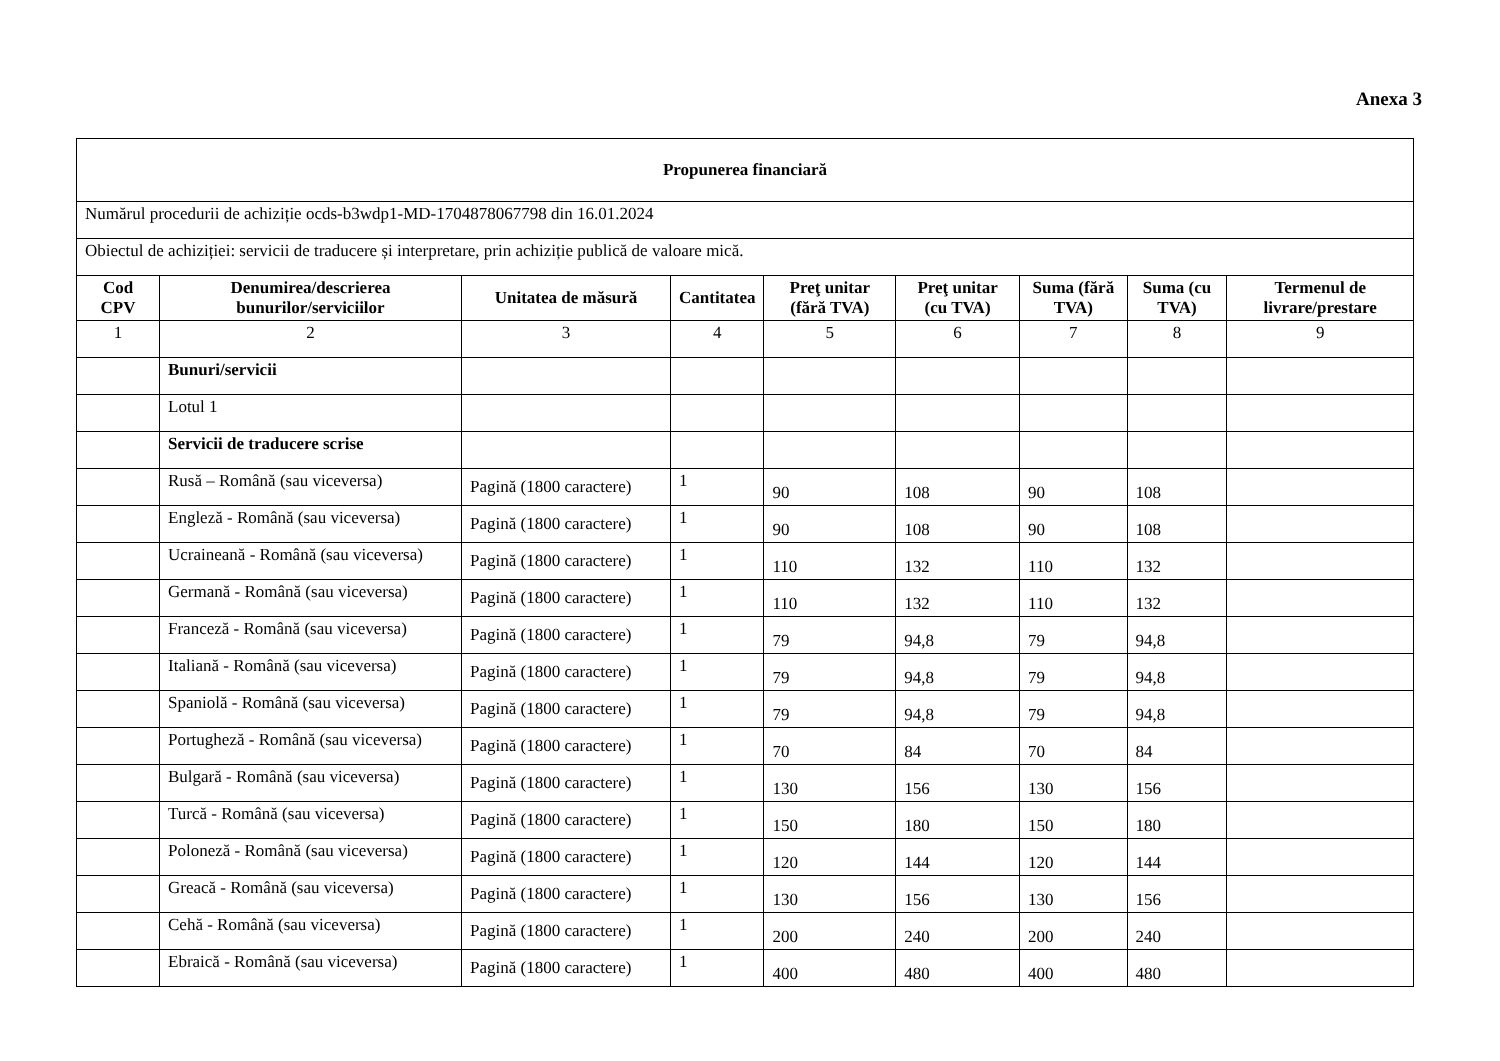Anexa 3
| Propunerea financiară | | | | | | | | |
| --- | --- | --- | --- | --- | --- | --- | --- | --- |
| Numărul procedurii de achiziție ocds-b3wdp1-MD-1704878067798 din 16.01.2024 | | | | | | | | |
| Obiectul de achiziției: servicii de traducere și interpretare, prin achiziție publică de valoare mică. | | | | | | | | |
| Cod CPV | Denumirea/descrierea bunurilor/serviciilor | Unitatea de măsură | Cantitatea | Preţ unitar (fără TVA) | Preţ unitar (cu TVA) | Suma (fără TVA) | Suma (cu TVA) | Termenul de livrare/prestare |
| 1 | 2 | 3 | 4 | 5 | 6 | 7 | 8 | 9 |
| | Bunuri/servicii | | | | | | | |
| | Lotul 1 | | | | | | | |
| | Servicii de traducere scrise | | | | | | | |
| | Rusă – Română (sau viceversa) | Pagină (1800 caractere) | 1 | 90 | 108 | 90 | 108 | |
| | Engleză - Română (sau viceversa) | Pagină (1800 caractere) | 1 | 90 | 108 | 90 | 108 | |
| | Ucraineană - Română (sau viceversa) | Pagină (1800 caractere) | 1 | 110 | 132 | 110 | 132 | |
| | Germană - Română (sau viceversa) | Pagină (1800 caractere) | 1 | 110 | 132 | 110 | 132 | |
| | Franceză - Română (sau viceversa) | Pagină (1800 caractere) | 1 | 79 | 94,8 | 79 | 94,8 | |
| | Italiană - Română (sau viceversa) | Pagină (1800 caractere) | 1 | 79 | 94,8 | 79 | 94,8 | |
| | Spaniolă - Română (sau viceversa) | Pagină (1800 caractere) | 1 | 79 | 94,8 | 79 | 94,8 | |
| | Portugheză - Română (sau viceversa) | Pagină (1800 caractere) | 1 | 70 | 84 | 70 | 84 | |
| | Bulgară - Română (sau viceversa) | Pagină (1800 caractere) | 1 | 130 | 156 | 130 | 156 | |
| | Turcă - Română (sau viceversa) | Pagină (1800 caractere) | 1 | 150 | 180 | 150 | 180 | |
| | Poloneză - Română (sau viceversa) | Pagină (1800 caractere) | 1 | 120 | 144 | 120 | 144 | |
| | Greacă - Română (sau viceversa) | Pagină (1800 caractere) | 1 | 130 | 156 | 130 | 156 | |
| | Cehă - Română (sau viceversa) | Pagină (1800 caractere) | 1 | 200 | 240 | 200 | 240 | |
| | Ebraică - Română (sau viceversa) | Pagină (1800 caractere) | 1 | 400 | 480 | 400 | 480 | |